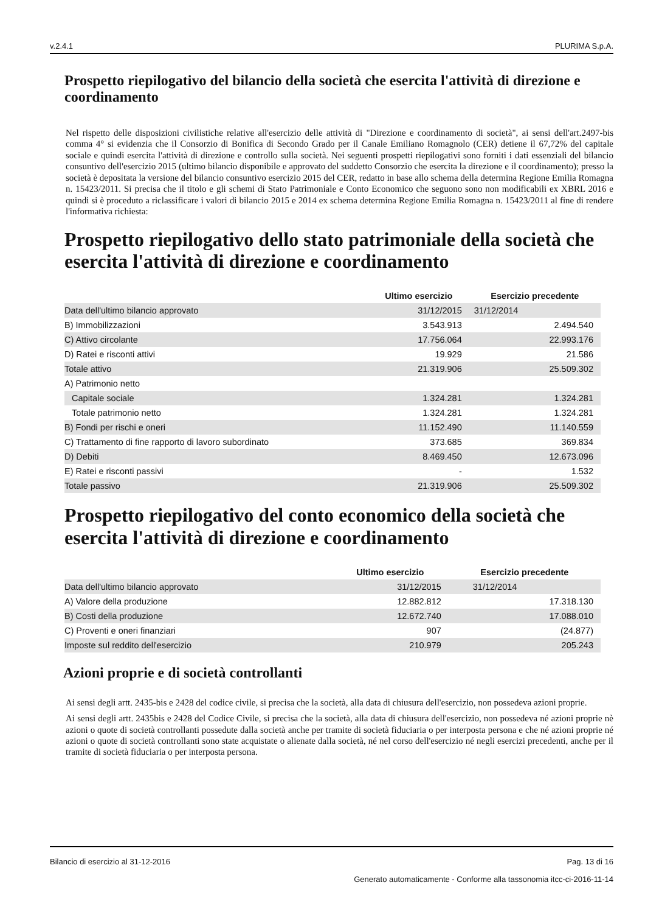v.2.4.1 PLURIMA S.p.A.
Prospetto riepilogativo del bilancio della società che esercita l'attività di direzione e coordinamento
Nel rispetto delle disposizioni civilistiche relative all'esercizio delle attività di "Direzione e coordinamento di società", ai sensi dell'art.2497-bis comma 4° si evidenzia che il Consorzio di Bonifica di Secondo Grado per il Canale Emiliano Romagnolo (CER) detiene il 67,72% del capitale sociale e quindi esercita l'attività di direzione e controllo sulla società. Nei seguenti prospetti riepilogativi sono forniti i dati essenziali del bilancio consuntivo dell'esercizio 2015 (ultimo bilancio disponibile e approvato del suddetto Consorzio che esercita la direzione e il coordinamento); presso la società è depositata la versione del bilancio consuntivo esercizio 2015 del CER, redatto in base allo schema della determina Regione Emilia Romagna n. 15423/2011. Si precisa che il titolo e gli schemi di Stato Patrimoniale e Conto Economico che seguono sono non modificabili ex XBRL 2016 e quindi si è proceduto a riclassificare i valori di bilancio 2015 e 2014 ex schema determina Regione Emilia Romagna n. 15423/2011 al fine di rendere l'informativa richiesta:
Prospetto riepilogativo dello stato patrimoniale della società che esercita l'attività di direzione e coordinamento
| | Ultimo esercizio | Esercizio precedente |
| --- | --- | --- |
| Data dell'ultimo bilancio approvato | 31/12/2015 | 31/12/2014 |
| B) Immobilizzazioni | 3.543.913 | 2.494.540 |
| C) Attivo circolante | 17.756.064 | 22.993.176 |
| D) Ratei e risconti attivi | 19.929 | 21.586 |
| Totale attivo | 21.319.906 | 25.509.302 |
| A) Patrimonio netto | | |
| Capitale sociale | 1.324.281 | 1.324.281 |
| Totale patrimonio netto | 1.324.281 | 1.324.281 |
| B) Fondi per rischi e oneri | 11.152.490 | 11.140.559 |
| C) Trattamento di fine rapporto di lavoro subordinato | 373.685 | 369.834 |
| D) Debiti | 8.469.450 | 12.673.096 |
| E) Ratei e risconti passivi | - | 1.532 |
| Totale passivo | 21.319.906 | 25.509.302 |
Prospetto riepilogativo del conto economico della società che esercita l'attività di direzione e coordinamento
| | Ultimo esercizio | Esercizio precedente |
| --- | --- | --- |
| Data dell'ultimo bilancio approvato | 31/12/2015 | 31/12/2014 |
| A) Valore della produzione | 12.882.812 | 17.318.130 |
| B) Costi della produzione | 12.672.740 | 17.088.010 |
| C) Proventi e oneri finanziari | 907 | (24.877) |
| Imposte sul reddito dell'esercizio | 210.979 | 205.243 |
Azioni proprie e di società controllanti
Ai sensi degli artt. 2435-bis e 2428 del codice civile, si precisa che la società, alla data di chiusura dell'esercizio, non possedeva azioni proprie.
Ai sensi degli artt. 2435bis e 2428 del Codice Civile, si precisa che la società, alla data di chiusura dell'esercizio, non possedeva né azioni proprie nè azioni o quote di società controllanti possedute dalla società anche per tramite di società fiduciaria o per interposta persona e che né azioni proprie né azioni o quote di società controllanti sono state acquistate o alienate dalla società, né nel corso dell'esercizio né negli esercizi precedenti, anche per il tramite di società fiduciaria o per interposta persona.
Bilancio di esercizio al 31-12-2016 Pag. 13 di 16
Generato automaticamente - Conforme alla tassonomia itcc-ci-2016-11-14